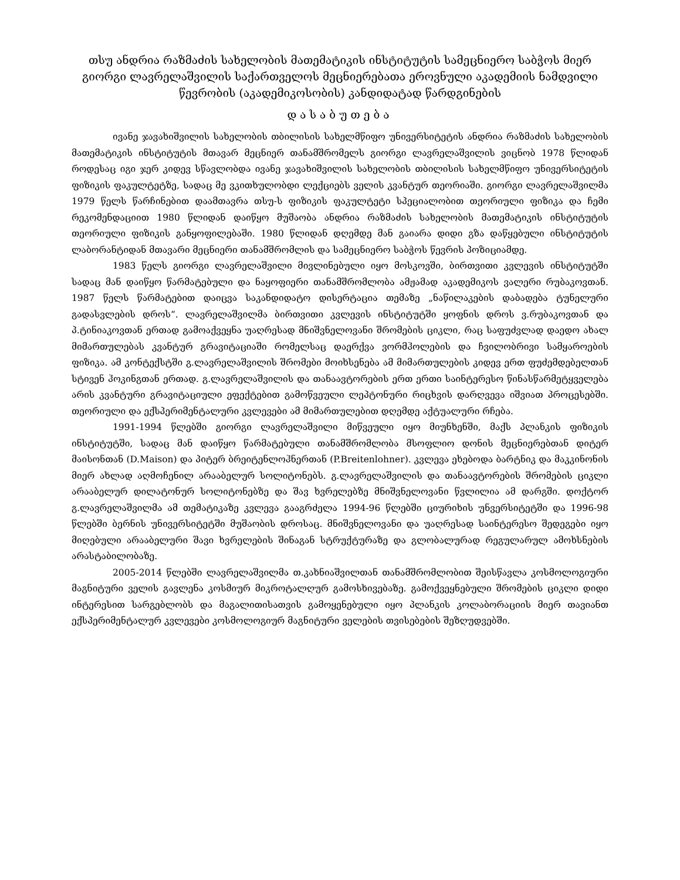თსუ ანდრია რაზმაძის სახელობის მათემატიკის ინსტიტუტის სამეცნიერო საბჭოს მიერ გიორგი ლავრელაშვილის საქართველოს მეცნიერებათა ეროვნული აკადემიის ნამდვილი წევრობის (აკადემიკოსობის) კანდიდატად წარდგინების
დასაბუთება
ივანე ჯავახიშვილის სახელობის თბილისის სახელმწიფო უნივერსიტეტის ანდრია რაზმაძის სახელობის მათემატიკის ინსტიტუტის მთავარ მეცნიერ თანამშრომელს გიორგი ლავრელაშვილის ვიცნობ 1978 წლიდან როდესაც იგი ჯერ კიდევ სწავლობდა ივანე ჯავახიშვილის სახელობის თბილისის სახელმწიფო უნივერსიტეტის ფიზიკის ფაკულტეტზე, სადაც მე ვკითხულობდი ლექციებს ველის კვანტურ თეორიაში. გიორგი ლავრელაშვილმა 1979 წელს წარჩინებით დაამთავრა თსუ-ს ფიზიკის ფაკულტეტი სპეციალობით თეორიული ფიზიკა და ჩემი რეკომენდაციით 1980 წლიდან დაიწყო მუშაობა ანდრია რაზმაძის სახელობის მათემატიკის ინსტიტუტის თეორიული ფიზიკის განყოფილებაში. 1980 წლიდან დღემდე მან გაიარა დიდი გზა დაწყებული ინსტიტუტის ლაბორანტიდან მთავარი მეცნიერი თანამშრომლის და სამეცნიერო საბჭოს წევრის პოზიციამდე.
1983 წელს გიორგი ლავრელაშვილი მივლინებული იყო მოსკოვში, ბირთვითი კვლევის ინსტიტუტში სადაც მან დაიწყო წარმატებული და ნაყოფიერი თანამშრომლობა ამჟამად აკადემიკოს ვალერი რუბაკოვთან. 1987 წელს წარმატებით დაიცვა საკანდიდატო დისერტაცია თემაზე „ნაწილაკების დაბადება ტუნელური გადასვლების დროს“. ლავრელაშვილმა ბირთვითი კვლევის ინსტიტუტში ყოფნის დროს ვ.რუბაკოვთან და პ.ტინიაკოვთან ერთად გამოაქვეყნა უაღრესად მნიშვნელოვანი შრომების ციკლი, რაც საფუძვლად დაედო ახალ მიმართულებას კვანტურ გრავიტაციაში რომელსაც დაერქვა ვორმჰოლების და ჩვილობრივი სამყაროების ფიზიკა. ამ კონტექსტში გ.ლავრელაშვილის შრომები მოიხსენება ამ მიმართულების კიდევ ერთ ფუძემდებელთან სტივენ ჰოკინგთან ერთად. გ.ლავრელაშვილის და თანაავტორების ერთ ერთი საინტერესო წინასწარმეტყველება არის კვანტური გრავიტაციული ეფექტებით გამოწვეული ლეპტონური რიცხვის დარღვევა იშვიათ პროცესებში. თეორიული და ექსპერიმენტალური კვლევები ამ მიმართულებით დღემდე აქტუალური რჩება.
1991-1994 წლებში გიორგი ლავრელაშვილი მიწვეული იყო მიუნხენში, მაქს პლანკის ფიზიკის ინსტიტუტში, სადაც მან დაიწყო წარმატებული თანამშრომლობა მსოფლიო დონის მეცნიერებთან დიტერ მაისონთან (D.Maison) და პიტერ ბრეიტენლოჰნერთან (P.Breitenlohner). კვლევა ეხებოდა ბარტნიკ და მაკკინონის მიერ ახლად აღმოჩენილ არააბელურ სოლიტონებს. გ.ლავრელაშვილის და თანაავტორების შრომების ციკლი არააბელურ დილატონურ სოლიტონებზე და შავ ხვრელებზე მნიშვნელოვანი წვლილია ამ დარგში. დოქტორ გ.ლავრელაშვილმა ამ თემატიკაზე კვლევა გააგრძელა 1994-96 წლებში ციურიხის უნვერსიტეტში და 1996-98 წლებში ბერნის უნივერსიტეტში მუშაობის დროსაც. მნიშვნელოვანი და უაღრესად საინტერესო შედეგები იყო მიღებული არააბელური შავი ხვრელების შინაგან სტრუქტურაზე და გლობალურად რეგულარულ ამოხსნების არასტაბილობაზე.
2005-2014 წლებში ლავრელაშვილმა თ.კახნიაშვილთან თანამშრომლობით შეისწავლა კოსმოლოგიური მაგნიტური ველის გავლენა კოსმიურ მიკროტალღურ გამოსხივებაზე. გამოქვეყნებული შრომების ციკლი დიდი ინტერესით სარგებლობს და მაგალითისათვის გამოყენებული იყო პლანკის კოლაბორაციის მიერ თავიანთ ექსპერიმენტალურ კვლევები კოსმოლოგიურ მაგნიტური ველების თვისებების შეზღუდვებში.